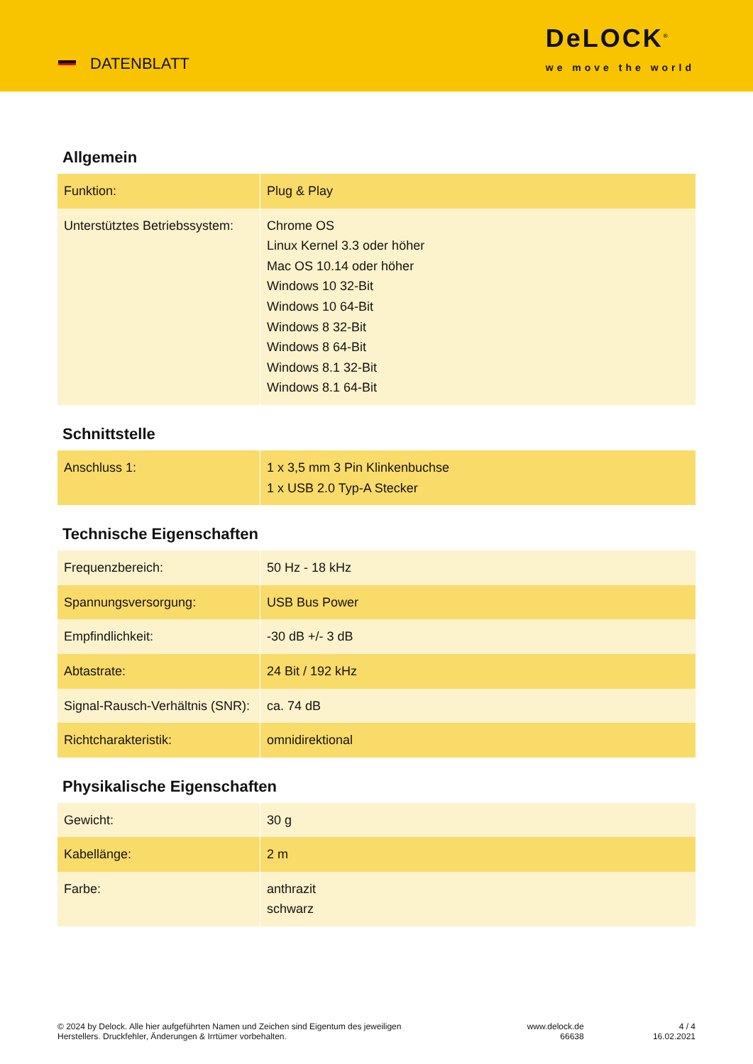DATENBLATT
DeLOCK<sup>®</sup>
we move the world
Allgemein
| Funktion: | Plug & Play |
| Unterstütztes Betriebssystem: | Chrome OS Linux Kernel 3.3 oder höher Mac OS 10.14 oder höher Windows 10 32-Bit Windows 10 64-Bit Windows 8 32-Bit Windows 8 64-Bit Windows 8.1 32-Bit Windows 8.1 64-Bit |
Schnittstelle
| Anschluss 1: | 1 x 3,5 mm 3 Pin Klinkenbuchse 1 x USB 2.0 Typ-A Stecker |
Technische Eigenschaften
| Frequenzbereich: | 50 Hz - 18 kHz |
| Spannungsversorgung: | USB Bus Power |
| Empfindlichkeit: | -30 dB +/- 3 dB |
| Abtastrate: | 24 Bit / 192 kHz |
| Signal-Rausch-Verhältnis (SNR): | ca. 74 dB |
| Richtcharakteristik: | omnidirektional |
Physikalische Eigenschaften
| Gewicht: | 30 g |
| Kabellänge: | 2 m |
| Farbe: | anthrazit schwarz |
© 2024 by Delock. Alle hier aufgeführten Namen und Zeichen sind Eigentum des jeweiligen
Herstellers. Druckfehler, Änderungen & Irrtümer vorbehalten.
www.delock.de
66638
4 / 4
16.02.2021